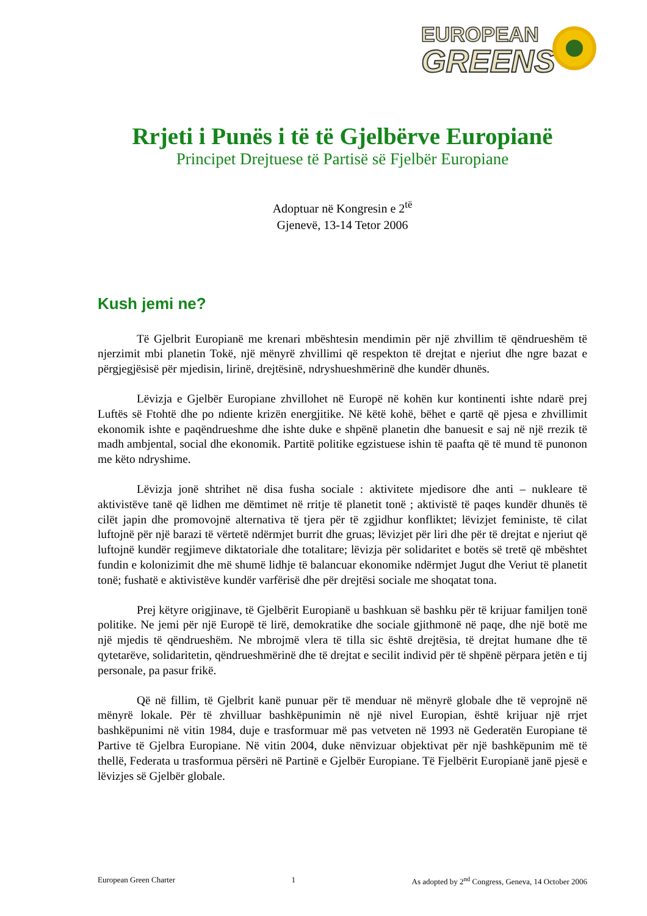EUROPEAN
GREENS
Rrjeti i Punës i të të Gjelbërve Europianë
Principet Drejtuese të Partisë së Fjelbër Europiane
Adoptuar në Kongresin e 2<sup>të</sup>
Gjenevë, 13-14 Tetor 2006
Kush jemi ne?
Të Gjelbrit Europianë me krenari mbështesin mendimin për një zhvillim të qëndrueshëm të njerzimit mbi planetin Tokë, një mënyrë zhvillimi që respekton të drejtat e njeriut dhe ngre bazat e përgjegjësisë për mjedisin, lirinë, drejtësinë, ndryshueshmërinë dhe kundër dhunës.
Lëvizja e Gjelbër Europiane zhvillohet në Europë në kohën kur kontinenti ishte ndarë prej Luftës së Ftohtë dhe po ndiente krizën energjitike. Në këtë kohë, bëhet e qartë që pjesa e zhvillimit ekonomik ishte e paqëndrueshme dhe ishte duke e shpënë planetin dhe banuesit e saj në një rrezik të madh ambjental, social dhe ekonomik. Partitë politike egzistuese ishin të paafta që të mund të punonon me këto ndryshime.
Lëvizja jonë shtrihet në disa fusha sociale : aktivitete mjedisore dhe anti – nukleare të aktivistëve tanë që lidhen me dëmtimet në rritje të planetit tonë ; aktivistë të paqes kundër dhunës të cilët japin dhe promovojnë alternativa të tjera për të zgjidhur konfliktet; lëvizjet feministe, të cilat luftojnë për një barazi të vërtetë ndërmjet burrit dhe gruas; lëvizjet për liri dhe për të drejtat e njeriut që luftojnë kundër regjimeve diktatoriale dhe totalitare; lëvizja për solidaritet e botës së tretë që mbështet fundin e kolonizimit dhe më shumë lidhje të balancuar ekonomike ndërmjet Jugut dhe Veriut të planetit tonë; fushatë e aktivistëve kundër varfërisë dhe për drejtësi sociale me shoqatat tona.
Prej këtyre origjinave, të Gjelbërit Europianë u bashkuan së bashku për të krijuar familjen tonë politike. Ne jemi për një Europë të lirë, demokratike dhe sociale gjithmonë në paqe, dhe një botë me një mjedis të qëndrueshëm. Ne mbrojmë vlera të tilla sic është drejtësia, të drejtat humane dhe të qytetarëve, solidaritetin, qëndrueshmërinë dhe të drejtat e secilit individ për të shpënë përpara jetën e tij personale, pa pasur frikë.
Që në fillim, të Gjelbrit kanë punuar për të menduar në mënyrë globale dhe të veprojnë në mënyrë lokale. Për të zhvilluar bashkëpunimin në një nivel Europian, është krijuar një rrjet bashkëpunimi në vitin 1984, duje e trasformuar më pas vetveten në 1993 në Gederatën Europiane të Partive të Gjelbra Europiane. Në vitin 2004, duke nënvizuar objektivat për një bashkëpunim më të thellë, Federata u trasformua përsëri në Partinë e Gjelbër Europiane. Të Fjelbërit Europianë janë pjesë e lëvizjes së Gjelbër globale.
European Green Charter 1 As adopted by 2<sup>nd</sup> Congress, Geneva, 14 October 2006